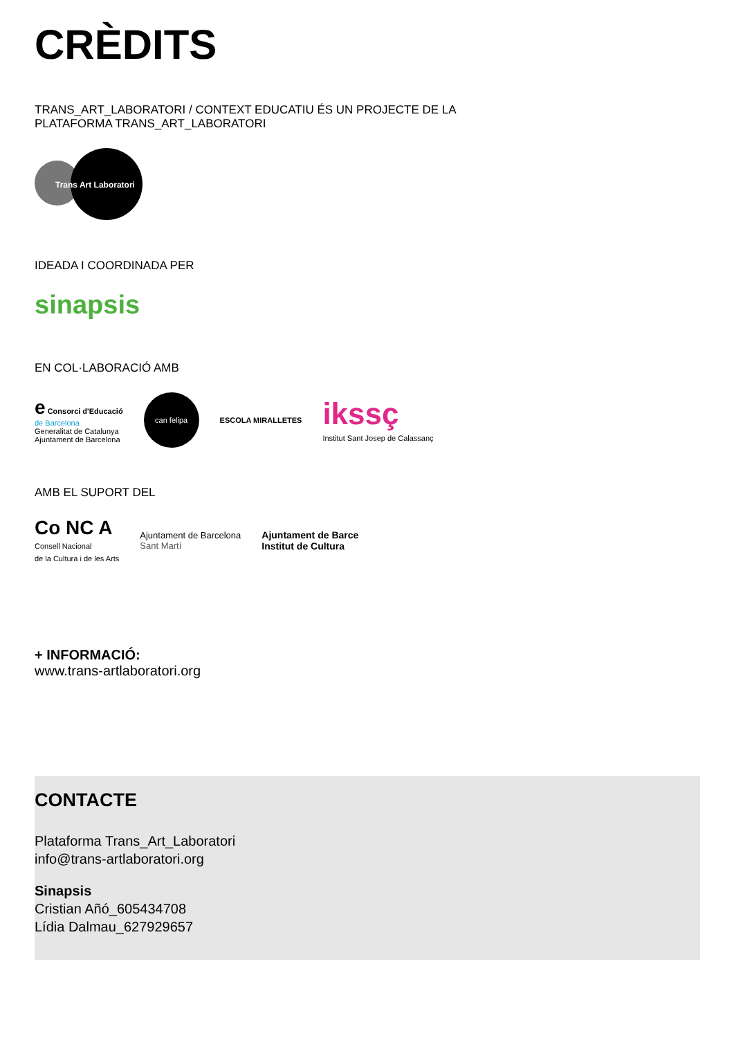CRÈDITS
TRANS_ART_LABORATORI / CONTEXT EDUCATIU ÉS UN PROJECTE DE LA
PLATAFORMA TRANS_ART_LABORATORI
Trans Art Laboratori
IDEADA I COORDINADA PER
sinapsis
EN COL·LABORACIÓ AMB
e Consorci d'Educació
de Barcelona
Generalitat de Catalunya
Ajuntament de Barcelona
can felipa
ESCOLA MIRALLETES
ikssç
Institut Sant Josep de Calassanç
AMB EL SUPORT DEL
Co NC A
Consell Nacional
de la Cultura i de les Arts
Ajuntament de Barcelona
Sant Martí
Ajuntament de Barce
Institut de Cultura
+ INFORMACIÓ:
www.trans-artlaboratori.org
CONTACTE
Plataforma Trans_Art_Laboratori
info@trans-artlaboratori.org
Sinapsis
Cristian Añó_605434708
Lídia Dalmau_627929657